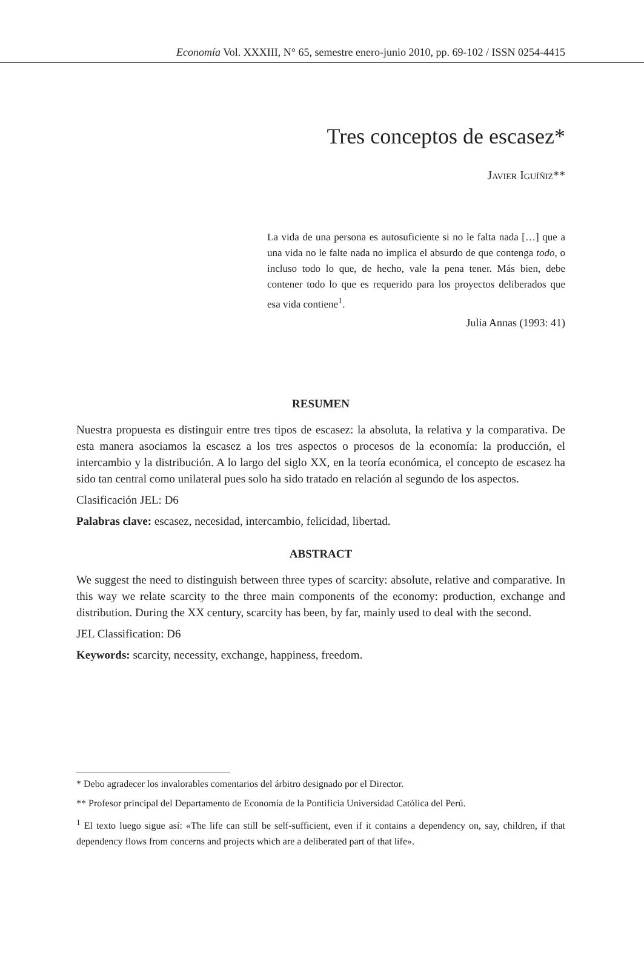Economía Vol. XXXIII, N° 65, semestre enero-junio 2010, pp. 69-102 / ISSN 0254-4415
Tres conceptos de escasez*
Javier Iguíñiz**
La vida de una persona es autosuficiente si no le falta nada […] que a una vida no le falte nada no implica el absurdo de que contenga todo, o incluso todo lo que, de hecho, vale la pena tener. Más bien, debe contener todo lo que es requerido para los proyectos deliberados que esa vida contiene<sup>1</sup>.
Julia Annas (1993: 41)
RESUMEN
Nuestra propuesta es distinguir entre tres tipos de escasez: la absoluta, la relativa y la comparativa. De esta manera asociamos la escasez a los tres aspectos o procesos de la economía: la producción, el intercambio y la distribución. A lo largo del siglo XX, en la teoría económica, el concepto de escasez ha sido tan central como unilateral pues solo ha sido tratado en relación al segundo de los aspectos.
Clasificación JEL: D6
Palabras clave: escasez, necesidad, intercambio, felicidad, libertad.
ABSTRACT
We suggest the need to distinguish between three types of scarcity: absolute, relative and comparative. In this way we relate scarcity to the three main components of the economy: production, exchange and distribution. During the XX century, scarcity has been, by far, mainly used to deal with the second.
JEL Classification: D6
Keywords: scarcity, necessity, exchange, happiness, freedom.
* Debo agradecer los invalorables comentarios del árbitro designado por el Director.
** Profesor principal del Departamento de Economía de la Pontificia Universidad Católica del Perú.
<sup>1</sup> El texto luego sigue así: «The life can still be self-sufficient, even if it contains a dependency on, say, children, if that dependency flows from concerns and projects which are a deliberated part of that life».